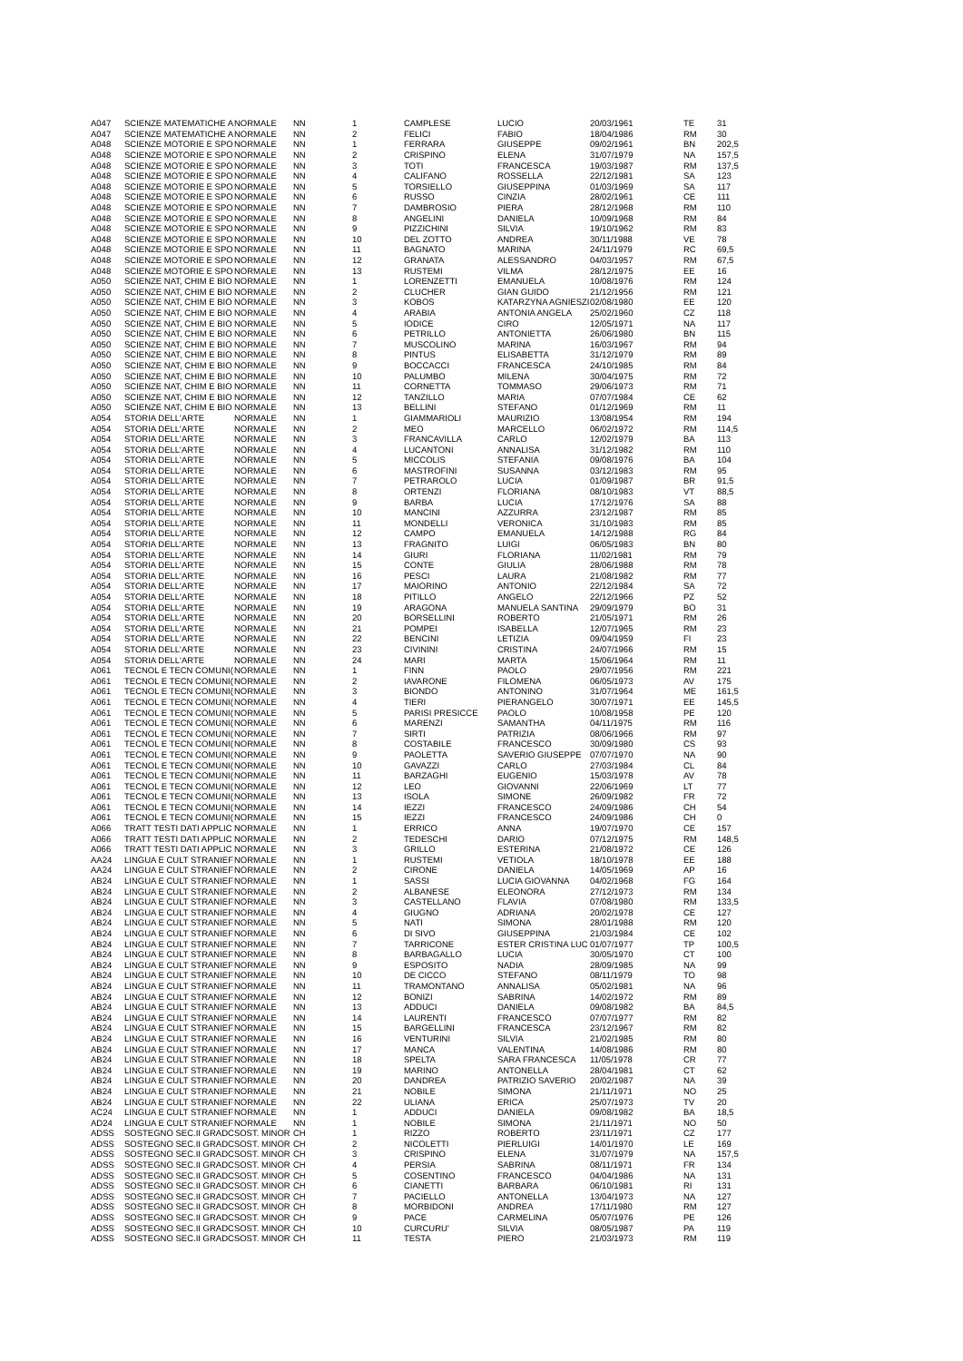| A047 | SCIENZE MATEMATICHE A | NORMALE | NN | 1 | CAMPLESE | LUCIO | 20/03/1961 | TE | 31 |
| A047 | SCIENZE MATEMATICHE A | NORMALE | NN | 2 | FELICI | FABIO | 18/04/1986 | RM | 30 |
| A048 | SCIENZE MOTORIE E SPO | NORMALE | NN | 1 | FERRARA | GIUSEPPE | 09/02/1961 | BN | 202,5 |
| A048 | SCIENZE MOTORIE E SPO | NORMALE | NN | 2 | CRISPINO | ELENA | 31/07/1979 | NA | 157,5 |
| A048 | SCIENZE MOTORIE E SPO | NORMALE | NN | 3 | TOTI | FRANCESCA | 19/03/1987 | RM | 137,5 |
| A048 | SCIENZE MOTORIE E SPO | NORMALE | NN | 4 | CALIFANO | ROSSELLA | 22/12/1981 | SA | 123 |
| A048 | SCIENZE MOTORIE E SPO | NORMALE | NN | 5 | TORSIELLO | GIUSEPPINA | 01/03/1969 | SA | 117 |
| A048 | SCIENZE MOTORIE E SPO | NORMALE | NN | 6 | RUSSO | CINZIA | 28/02/1961 | CE | 111 |
| A048 | SCIENZE MOTORIE E SPO | NORMALE | NN | 7 | DAMBROSIO | PIERA | 28/12/1968 | RM | 110 |
| A048 | SCIENZE MOTORIE E SPO | NORMALE | NN | 8 | ANGELINI | DANIELA | 10/09/1968 | RM | 84 |
| A048 | SCIENZE MOTORIE E SPO | NORMALE | NN | 9 | PIZZICHINI | SILVIA | 19/10/1962 | RM | 83 |
| A048 | SCIENZE MOTORIE E SPO | NORMALE | NN | 10 | DEL ZOTTO | ANDREA | 30/11/1988 | VE | 78 |
| A048 | SCIENZE MOTORIE E SPO | NORMALE | NN | 11 | BAGNATO | MARINA | 24/11/1979 | RC | 69,5 |
| A048 | SCIENZE MOTORIE E SPO | NORMALE | NN | 12 | GRANATA | ALESSANDRO | 04/03/1957 | RM | 67,5 |
| A048 | SCIENZE MOTORIE E SPO | NORMALE | NN | 13 | RUSTEMI | VILMA | 28/12/1975 | EE | 16 |
| A050 | SCIENZE NAT, CHIM E BIO | NORMALE | NN | 1 | LORENZETTI | EMANUELA | 10/08/1976 | RM | 124 |
| A050 | SCIENZE NAT, CHIM E BIO | NORMALE | NN | 2 | CLUCHER | GIAN GUIDO | 21/12/1956 | RM | 121 |
| A050 | SCIENZE NAT, CHIM E BIO | NORMALE | NN | 3 | KOBOS | KATARZYNA AGNIESZI | 02/08/1980 | EE | 120 |
| A050 | SCIENZE NAT, CHIM E BIO | NORMALE | NN | 4 | ARABIA | ANTONIA ANGELA | 25/02/1960 | CZ | 118 |
| A050 | SCIENZE NAT, CHIM E BIO | NORMALE | NN | 5 | IODICE | CIRO | 12/05/1971 | NA | 117 |
| A050 | SCIENZE NAT, CHIM E BIO | NORMALE | NN | 6 | PETRILLO | ANTONIETTA | 26/06/1980 | BN | 115 |
| A050 | SCIENZE NAT, CHIM E BIO | NORMALE | NN | 7 | MUSCOLINO | MARINA | 16/03/1967 | RM | 94 |
| A050 | SCIENZE NAT, CHIM E BIO | NORMALE | NN | 8 | PINTUS | ELISABETTA | 31/12/1979 | RM | 89 |
| A050 | SCIENZE NAT, CHIM E BIO | NORMALE | NN | 9 | BOCCACCI | FRANCESCA | 24/10/1985 | RM | 84 |
| A050 | SCIENZE NAT, CHIM E BIO | NORMALE | NN | 10 | PALUMBO | MILENA | 30/04/1975 | RM | 72 |
| A050 | SCIENZE NAT, CHIM E BIO | NORMALE | NN | 11 | CORNETTA | TOMMASO | 29/06/1973 | RM | 71 |
| A050 | SCIENZE NAT, CHIM E BIO | NORMALE | NN | 12 | TANZILLO | MARIA | 07/07/1984 | CE | 62 |
| A050 | SCIENZE NAT, CHIM E BIO | NORMALE | NN | 13 | BELLINI | STEFANO | 01/12/1969 | RM | 11 |
| A054 | STORIA DELL'ARTE | NORMALE | NN | 1 | GIAMMARIOLI | MAURIZIO | 13/08/1954 | RM | 194 |
| A054 | STORIA DELL'ARTE | NORMALE | NN | 2 | MEO | MARCELLO | 06/02/1972 | RM | 114,5 |
| A054 | STORIA DELL'ARTE | NORMALE | NN | 3 | FRANCAVILLA | CARLO | 12/02/1979 | BA | 113 |
| A054 | STORIA DELL'ARTE | NORMALE | NN | 4 | LUCANTONI | ANNALISA | 31/12/1982 | RM | 110 |
| A054 | STORIA DELL'ARTE | NORMALE | NN | 5 | MICCOLIS | STEFANIA | 09/08/1976 | BA | 104 |
| A054 | STORIA DELL'ARTE | NORMALE | NN | 6 | MASTROFINI | SUSANNA | 03/12/1983 | RM | 95 |
| A054 | STORIA DELL'ARTE | NORMALE | NN | 7 | PETRAROLO | LUCIA | 01/09/1987 | BR | 91,5 |
| A054 | STORIA DELL'ARTE | NORMALE | NN | 8 | ORTENZI | FLORIANA | 08/10/1983 | VT | 88,5 |
| A054 | STORIA DELL'ARTE | NORMALE | NN | 9 | BARBA | LUCIA | 17/12/1976 | SA | 88 |
| A054 | STORIA DELL'ARTE | NORMALE | NN | 10 | MANCINI | AZZURRA | 23/12/1987 | RM | 85 |
| A054 | STORIA DELL'ARTE | NORMALE | NN | 11 | MONDELLI | VERONICA | 31/10/1983 | RM | 85 |
| A054 | STORIA DELL'ARTE | NORMALE | NN | 12 | CAMPO | EMANUELA | 14/12/1988 | RG | 84 |
| A054 | STORIA DELL'ARTE | NORMALE | NN | 13 | FRAGNITO | LUIGI | 06/05/1983 | BN | 80 |
| A054 | STORIA DELL'ARTE | NORMALE | NN | 14 | GIURI | FLORIANA | 11/02/1981 | RM | 79 |
| A054 | STORIA DELL'ARTE | NORMALE | NN | 15 | CONTE | GIULIA | 28/06/1988 | RM | 78 |
| A054 | STORIA DELL'ARTE | NORMALE | NN | 16 | PESCI | LAURA | 21/08/1982 | RM | 77 |
| A054 | STORIA DELL'ARTE | NORMALE | NN | 17 | MAIORINO | ANTONIO | 22/12/1984 | SA | 72 |
| A054 | STORIA DELL'ARTE | NORMALE | NN | 18 | PITILLO | ANGELO | 22/12/1966 | PZ | 52 |
| A054 | STORIA DELL'ARTE | NORMALE | NN | 19 | ARAGONA | MANUELA SANTINA | 29/09/1979 | BO | 31 |
| A054 | STORIA DELL'ARTE | NORMALE | NN | 20 | BORSELLINI | ROBERTO | 21/05/1971 | RM | 26 |
| A054 | STORIA DELL'ARTE | NORMALE | NN | 21 | POMPEI | ISABELLA | 12/07/1965 | RM | 23 |
| A054 | STORIA DELL'ARTE | NORMALE | NN | 22 | BENCINI | LETIZIA | 09/04/1959 | FI | 23 |
| A054 | STORIA DELL'ARTE | NORMALE | NN | 23 | CIVININI | CRISTINA | 24/07/1966 | RM | 15 |
| A054 | STORIA DELL'ARTE | NORMALE | NN | 24 | MARI | MARTA | 15/06/1964 | RM | 11 |
| A061 | TECNOL E TECN COMUNI( | NORMALE | NN | 1 | FINN | PAOLO | 29/07/1956 | RM | 221 |
| A061 | TECNOL E TECN COMUNI( | NORMALE | NN | 2 | IAVARONE | FILOMENA | 06/05/1973 | AV | 175 |
| A061 | TECNOL E TECN COMUNI( | NORMALE | NN | 3 | BIONDO | ANTONINO | 31/07/1964 | ME | 161,5 |
| A061 | TECNOL E TECN COMUNI( | NORMALE | NN | 4 | TIERI | PIERANGELO | 30/07/1971 | EE | 145,5 |
| A061 | TECNOL E TECN COMUNI( | NORMALE | NN | 5 | PARISI PRESICCE | PAOLO | 10/08/1958 | PE | 120 |
| A061 | TECNOL E TECN COMUNI( | NORMALE | NN | 6 | MARENZI | SAMANTHA | 04/11/1975 | RM | 116 |
| A061 | TECNOL E TECN COMUNI( | NORMALE | NN | 7 | SIRTI | PATRIZIA | 08/06/1966 | RM | 97 |
| A061 | TECNOL E TECN COMUNI( | NORMALE | NN | 8 | COSTABILE | FRANCESCO | 30/09/1980 | CS | 93 |
| A061 | TECNOL E TECN COMUNI( | NORMALE | NN | 9 | PAOLETTA | SAVERIO GIUSEPPE | 07/07/1970 | NA | 90 |
| A061 | TECNOL E TECN COMUNI( | NORMALE | NN | 10 | GAVAZZI | CARLO | 27/03/1984 | CL | 84 |
| A061 | TECNOL E TECN COMUNI( | NORMALE | NN | 11 | BARZAGHI | EUGENIO | 15/03/1978 | AV | 78 |
| A061 | TECNOL E TECN COMUNI( | NORMALE | NN | 12 | LEO | GIOVANNI | 22/06/1969 | LT | 77 |
| A061 | TECNOL E TECN COMUNI( | NORMALE | NN | 13 | ISOLA | SIMONE | 26/09/1982 | FR | 72 |
| A061 | TECNOL E TECN COMUNI( | NORMALE | NN | 14 | IEZZI | FRANCESCO | 24/09/1986 | CH | 54 |
| A061 | TECNOL E TECN COMUNI( | NORMALE | NN | 15 | IEZZI | FRANCESCO | 24/09/1986 | CH | 0 |
| A066 | TRATT TESTI DATI APPLIC | NORMALE | NN | 1 | ERRICO | ANNA | 19/07/1970 | CE | 157 |
| A066 | TRATT TESTI DATI APPLIC | NORMALE | NN | 2 | TEDESCHI | DARIO | 07/12/1975 | RM | 148,5 |
| A066 | TRATT TESTI DATI APPLIC | NORMALE | NN | 3 | GRILLO | ESTERINA | 21/08/1972 | CE | 126 |
| AA24 | LINGUA E CULT STRANIEF | NORMALE | NN | 1 | RUSTEMI | VETIOLA | 18/10/1978 | EE | 188 |
| AA24 | LINGUA E CULT STRANIEF | NORMALE | NN | 2 | CIRONE | DANIELA | 14/05/1969 | AP | 16 |
| AB24 | LINGUA E CULT STRANIEF | NORMALE | NN | 1 | SASSI | LUCIA GIOVANNA | 04/02/1968 | FG | 164 |
| AB24 | LINGUA E CULT STRANIEF | NORMALE | NN | 2 | ALBANESE | ELEONORA | 27/12/1973 | RM | 134 |
| AB24 | LINGUA E CULT STRANIEF | NORMALE | NN | 3 | CASTELLANO | FLAVIA | 07/08/1980 | RM | 133,5 |
| AB24 | LINGUA E CULT STRANIEF | NORMALE | NN | 4 | GIUGNO | ADRIANA | 20/02/1978 | CE | 127 |
| AB24 | LINGUA E CULT STRANIEF | NORMALE | NN | 5 | NATI | SIMONA | 28/01/1988 | RM | 120 |
| AB24 | LINGUA E CULT STRANIEF | NORMALE | NN | 6 | DI SIVO | GIUSEPPINA | 21/03/1984 | CE | 102 |
| AB24 | LINGUA E CULT STRANIEF | NORMALE | NN | 7 | TARRICONE | ESTER CRISTINA LUC | 01/07/1977 | TP | 100,5 |
| AB24 | LINGUA E CULT STRANIEF | NORMALE | NN | 8 | BARBAGALLO | LUCIA | 30/05/1970 | CT | 100 |
| AB24 | LINGUA E CULT STRANIEF | NORMALE | NN | 9 | ESPOSITO | NADIA | 28/09/1985 | NA | 99 |
| AB24 | LINGUA E CULT STRANIEF | NORMALE | NN | 10 | DE CICCO | STEFANO | 08/11/1979 | TO | 98 |
| AB24 | LINGUA E CULT STRANIEF | NORMALE | NN | 11 | TRAMONTANO | ANNALISA | 05/02/1981 | NA | 96 |
| AB24 | LINGUA E CULT STRANIEF | NORMALE | NN | 12 | BONIZI | SABRINA | 14/02/1972 | RM | 89 |
| AB24 | LINGUA E CULT STRANIEF | NORMALE | NN | 13 | ADDUCI | DANIELA | 09/08/1982 | BA | 84,5 |
| AB24 | LINGUA E CULT STRANIEF | NORMALE | NN | 14 | LAURENTI | FRANCESCO | 07/07/1977 | RM | 82 |
| AB24 | LINGUA E CULT STRANIEF | NORMALE | NN | 15 | BARGELLINI | FRANCESCA | 23/12/1967 | RM | 82 |
| AB24 | LINGUA E CULT STRANIEF | NORMALE | NN | 16 | VENTURINI | SILVIA | 21/02/1985 | RM | 80 |
| AB24 | LINGUA E CULT STRANIEF | NORMALE | NN | 17 | MANCA | VALENTINA | 14/08/1986 | RM | 80 |
| AB24 | LINGUA E CULT STRANIEF | NORMALE | NN | 18 | SPELTA | SARA FRANCESCA | 11/05/1978 | CR | 77 |
| AB24 | LINGUA E CULT STRANIEF | NORMALE | NN | 19 | MARINO | ANTONELLA | 28/04/1981 | CT | 62 |
| AB24 | LINGUA E CULT STRANIEF | NORMALE | NN | 20 | DANDREA | PATRIZIO SAVERIO | 20/02/1987 | NA | 39 |
| AB24 | LINGUA E CULT STRANIEF | NORMALE | NN | 21 | NOBILE | SIMONA | 21/11/1971 | NO | 25 |
| AB24 | LINGUA E CULT STRANIEF | NORMALE | NN | 22 | ULIANA | ERICA | 25/07/1973 | TV | 20 |
| AC24 | LINGUA E CULT STRANIEF | NORMALE | NN | 1 | ADDUCI | DANIELA | 09/08/1982 | BA | 18,5 |
| AD24 | LINGUA E CULT STRANIEF | NORMALE | NN | 1 | NOBILE | SIMONA | 21/11/1971 | NO | 50 |
| ADSS | SOSTEGNO SEC.II GRADC | SOST. MINOR | CH | 1 | RIZZO | ROBERTO | 23/11/1971 | CZ | 177 |
| ADSS | SOSTEGNO SEC.II GRADC | SOST. MINOR | CH | 2 | NICOLETTI | PIERLUIGI | 14/01/1970 | LE | 169 |
| ADSS | SOSTEGNO SEC.II GRADC | SOST. MINOR | CH | 3 | CRISPINO | ELENA | 31/07/1979 | NA | 157,5 |
| ADSS | SOSTEGNO SEC.II GRADC | SOST. MINOR | CH | 4 | PERSIA | SABRINA | 08/11/1971 | FR | 134 |
| ADSS | SOSTEGNO SEC.II GRADC | SOST. MINOR | CH | 5 | COSENTINO | FRANCESCO | 04/04/1986 | NA | 131 |
| ADSS | SOSTEGNO SEC.II GRADC | SOST. MINOR | CH | 6 | CIANETTI | BARBARA | 06/10/1981 | RI | 131 |
| ADSS | SOSTEGNO SEC.II GRADC | SOST. MINOR | CH | 7 | PACIELLO | ANTONELLA | 13/04/1973 | NA | 127 |
| ADSS | SOSTEGNO SEC.II GRADC | SOST. MINOR | CH | 8 | MORBIDONI | ANDREA | 17/11/1980 | RM | 127 |
| ADSS | SOSTEGNO SEC.II GRADC | SOST. MINOR | CH | 9 | PACE | CARMELINA | 05/07/1976 | PE | 126 |
| ADSS | SOSTEGNO SEC.II GRADC | SOST. MINOR | CH | 10 | CURCURU' | SILVIA | 08/05/1987 | PA | 119 |
| ADSS | SOSTEGNO SEC.II GRADC | SOST. MINOR | CH | 11 | TESTA | PIERO | 21/03/1973 | RM | 119 |